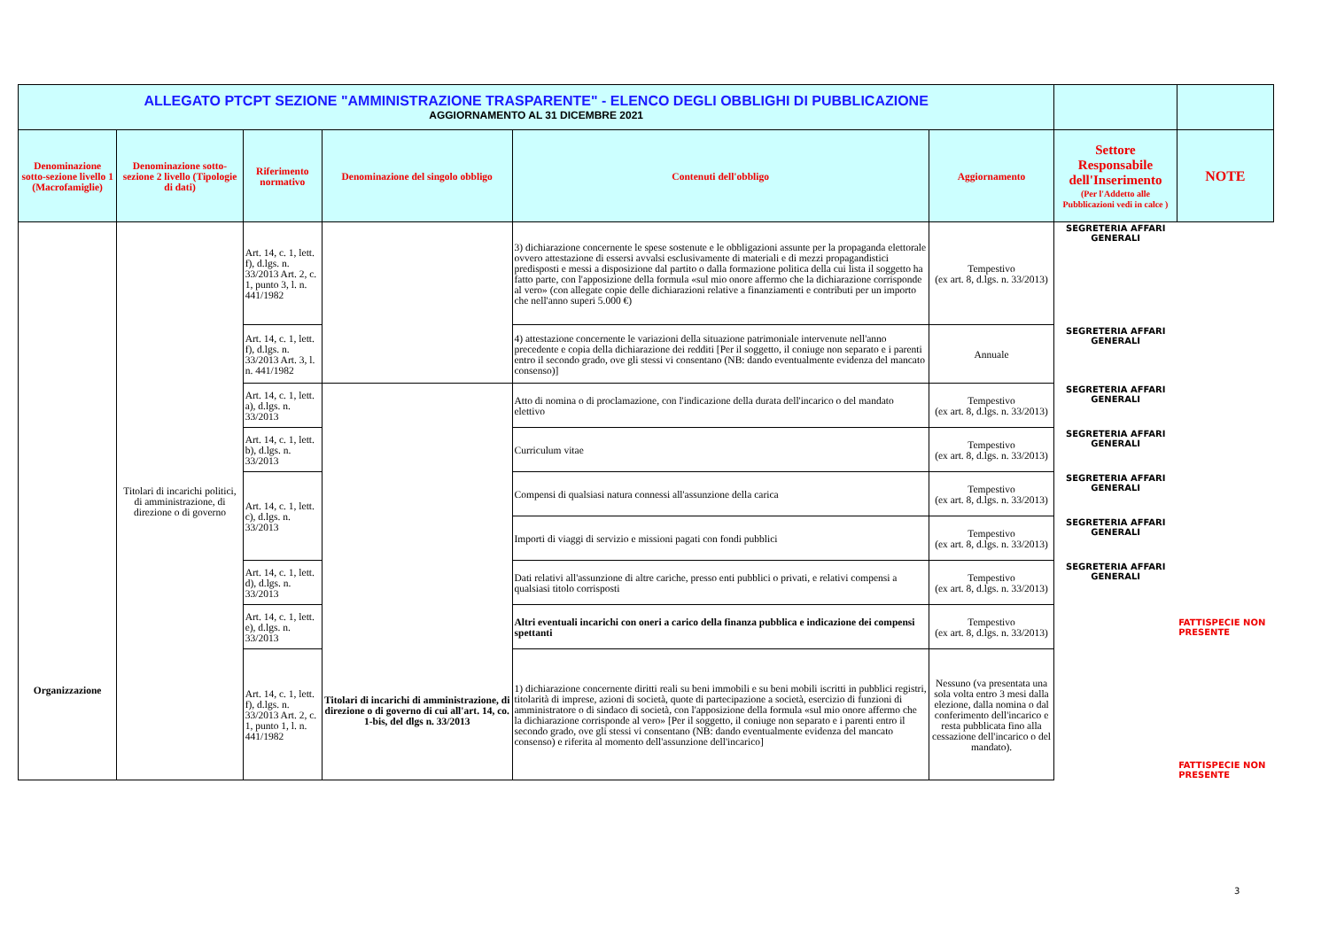| ALLEGATO PTCPT SEZIONE "AMMINISTRAZIONE TRASPARENTE" - ELENCO DEGLI OBBLIGHI DI PUBBLICAZIONE AGGIORNAMENTO AL 31 DICEMBRE 2021 | | | | | | | |
| Denominazione sotto-sezione livello 1 (Macrofamiglie) | Denominazione sotto-sezione 2 livello (Tipologie di dati) | Riferimento normativo | Denominazione del singolo obbligo | Contenuti dell'obbligo | Aggiornamento | Settore Responsabile dell'Inserimento (Per l'Addetto alle Pubblicazioni vedi in calce ) | NOTE |
| Organizzazione | Titolari di incarichi politici, di amministrazione, di direzione o di governo | Art. 14, c. 1, lett. f), d.lgs. n. 33/2013 Art. 2, c. 1, punto 3, l. n. 441/1982 | | 3) dichiarazione concernente le spese sostenute e le obbligazioni assunte per la propaganda elettorale ovvero attestazione di essersi avvalsi esclusivamente di materiali e di mezzi propagandistici predisposti e messi a disposizione dal partito o dalla formazione politica della cui lista il soggetto ha fatto parte, con l'apposizione della formula «sul mio onore affermo che la dichiarazione corrisponde al vero» (con allegate copie delle dichiarazioni relative a finanziamenti e contributi per un importo che nell'anno superi 5.000 €) | Tempestivo (ex art. 8, d.lgs. n. 33/2013) | SEGRETERIA AFFARI GENERALI | |
| | | Art. 14, c. 1, lett. f), d.lgs. n. 33/2013 Art. 3, l. n. 441/1982 | | 4) attestazione concernente le variazioni della situazione patrimoniale intervenute nell'anno precedente e copia della dichiarazione dei redditi [Per il soggetto, il coniuge non separato e i parenti entro il secondo grado, ove gli stessi vi consentano (NB: dando eventualmente evidenza del mancato consenso)] | Annuale | SEGRETERIA AFFARI GENERALI | |
| | | Art. 14, c. 1, lett. a), d.lgs. n. 33/2013 | Titolari di incarichi di amministrazione, di direzione o di governo di cui all'art. 14, co. 1-bis, del dlgs n. 33/2013 | Atto di nomina o di proclamazione, con l'indicazione della durata dell'incarico o del mandato elettivo | Tempestivo (ex art. 8, d.lgs. n. 33/2013) | SEGRETERIA AFFARI GENERALI | |
| | | Art. 14, c. 1, lett. b), d.lgs. n. 33/2013 | | Curriculum vitae | Tempestivo (ex art. 8, d.lgs. n. 33/2013) | SEGRETERIA AFFARI GENERALI | |
| | | Art. 14, c. 1, lett. c), d.lgs. n. 33/2013 | | Compensi di qualsiasi natura connessi all'assunzione della carica | Tempestivo (ex art. 8, d.lgs. n. 33/2013) | SEGRETERIA AFFARI GENERALI | |
| | | | | Importi di viaggi di servizio e missioni pagati con fondi pubblici | Tempestivo (ex art. 8, d.lgs. n. 33/2013) | SEGRETERIA AFFARI GENERALI | |
| | | Art. 14, c. 1, lett. d), d.lgs. n. 33/2013 | | Dati relativi all'assunzione di altre cariche, presso enti pubblici o privati, e relativi compensi a qualsiasi titolo corrisposti | Tempestivo (ex art. 8, d.lgs. n. 33/2013) | SEGRETERIA AFFARI GENERALI | |
| | | Art. 14, c. 1, lett. e), d.lgs. n. 33/2013 | | Altri eventuali incarichi con oneri a carico della finanza pubblica e indicazione dei compensi spettanti | Tempestivo (ex art. 8, d.lgs. n. 33/2013) | | FATTISPECIE NON PRESENTE |
| | | Art. 14, c. 1, lett. f), d.lgs. n. 33/2013 Art. 2, c. 1, punto 1, l. n. 441/1982 | | 1) dichiarazione concernente diritti reali su beni immobili e su beni mobili iscritti in pubblici registri, titolarità di imprese, azioni di società, quote di partecipazione a società, esercizio di funzioni di amministratore o di sindaco di società, con l'apposizione della formula «sul mio onore affermo che la dichiarazione corrisponde al vero» [Per il soggetto, il coniuge non separato e i parenti entro il secondo grado, ove gli stessi vi consentano (NB: dando eventualmente evidenza del mancato consenso) e riferita al momento dell'assunzione dell'incarico] | Nessuno (va presentata una sola volta entro 3 mesi dalla elezione, dalla nomina o dal conferimento dell'incarico e resta pubblicata fino alla cessazione dell'incarico o del mandato). | | FATTISPECIE NON PRESENTE |
3